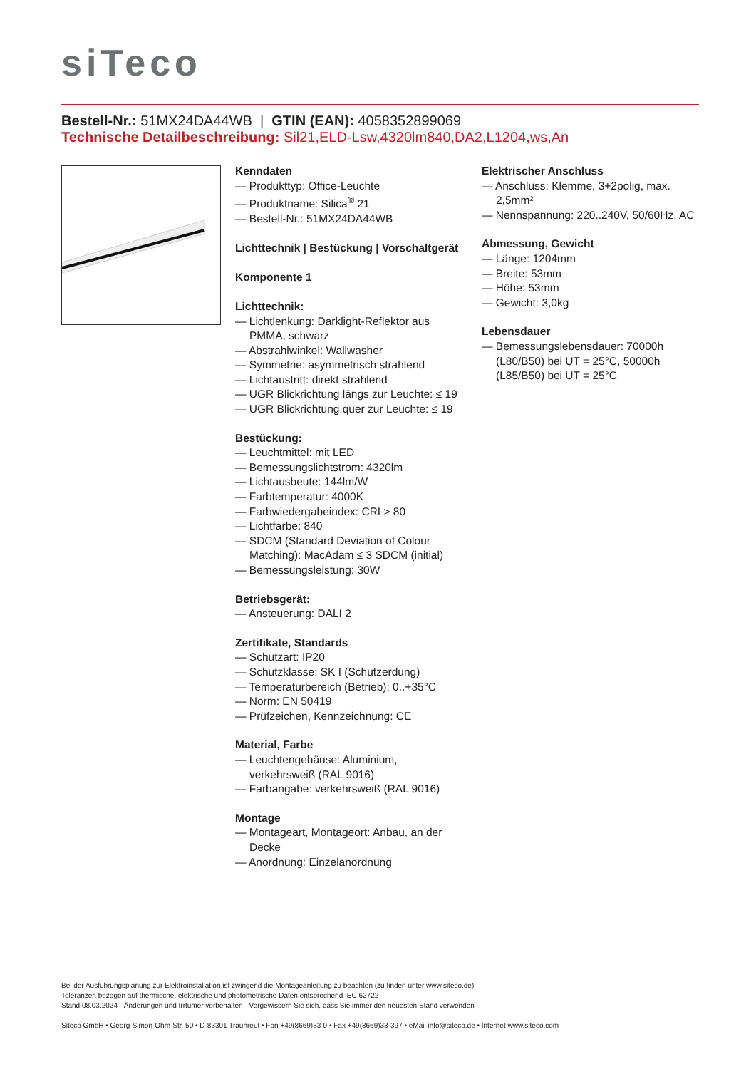siTeco
Bestell-Nr.: 51MX24DA44WB | GTIN (EAN): 4058352899069
Technische Detailbeschreibung: Sil21,ELD-Lsw,4320lm840,DA2,L1204,ws,An
Kenndaten
— Produkttyp: Office-Leuchte
— Produktname: Silica<sup>®</sup> 21
— Bestell-Nr.: 51MX24DA44WB
Lichttechnik | Bestückung | Vorschaltgerät
Komponente 1
Lichttechnik:
— Lichtlenkung: Darklight-Reflektor aus PMMA, schwarz
— Abstrahlwinkel: Wallwasher
— Symmetrie: asymmetrisch strahlend
— Lichtaustritt: direkt strahlend
— UGR Blickrichtung längs zur Leuchte: ≤ 19
— UGR Blickrichtung quer zur Leuchte: ≤ 19
Bestückung:
— Leuchtmittel: mit LED
— Bemessungslichtstrom: 4320lm
— Lichtausbeute: 144lm/W
— Farbtemperatur: 4000K
— Farbwiedergabeindex: CRI > 80
— Lichtfarbe: 840
— SDCM (Standard Deviation of Colour Matching): MacAdam ≤ 3 SDCM (initial)
— Bemessungsleistung: 30W
Betriebsgerät:
— Ansteuerung: DALI 2
Zertifikate, Standards
— Schutzart: IP20
— Schutzklasse: SK I (Schutzerdung)
— Temperaturbereich (Betrieb): 0..+35°C
— Norm: EN 50419
— Prüfzeichen, Kennzeichnung: CE
Material, Farbe
— Leuchtengehäuse: Aluminium, verkehrsweiß (RAL 9016)
— Farbangabe: verkehrsweiß (RAL 9016)
Montage
— Montageart, Montageort: Anbau, an der Decke
— Anordnung: Einzelanordnung
Elektrischer Anschluss
— Anschluss: Klemme, 3+2polig, max. 2,5mm²
— Nennspannung: 220..240V, 50/60Hz, AC
Abmessung, Gewicht
— Länge: 1204mm
— Breite: 53mm
— Höhe: 53mm
— Gewicht: 3,0kg
Lebensdauer
— Bemessungslebensdauer: 70000h (L80/B50) bei UT = 25°C, 50000h (L85/B50) bei UT = 25°C
Bei der Ausführungsplanung zur Elektroinstallation ist zwingend die Montageanleitung zu beachten (zu finden unter www.siteco.de)
Toleranzen bezogen auf thermische, elektrische und photometrische Daten entsprechend IEC 62722
Stand 08.03.2024 - Änderungen und Irrtümer vorbehalten - Vergewissern Sie sich, dass Sie immer den neuesten Stand verwenden -
Siteco GmbH • Georg-Simon-Ohm-Str. 50 • D-83301 Traunreut • Fon +49(8669)33-0 • Fax +49(8669)33-397 • eMail info@siteco.de • Internet www.siteco.com